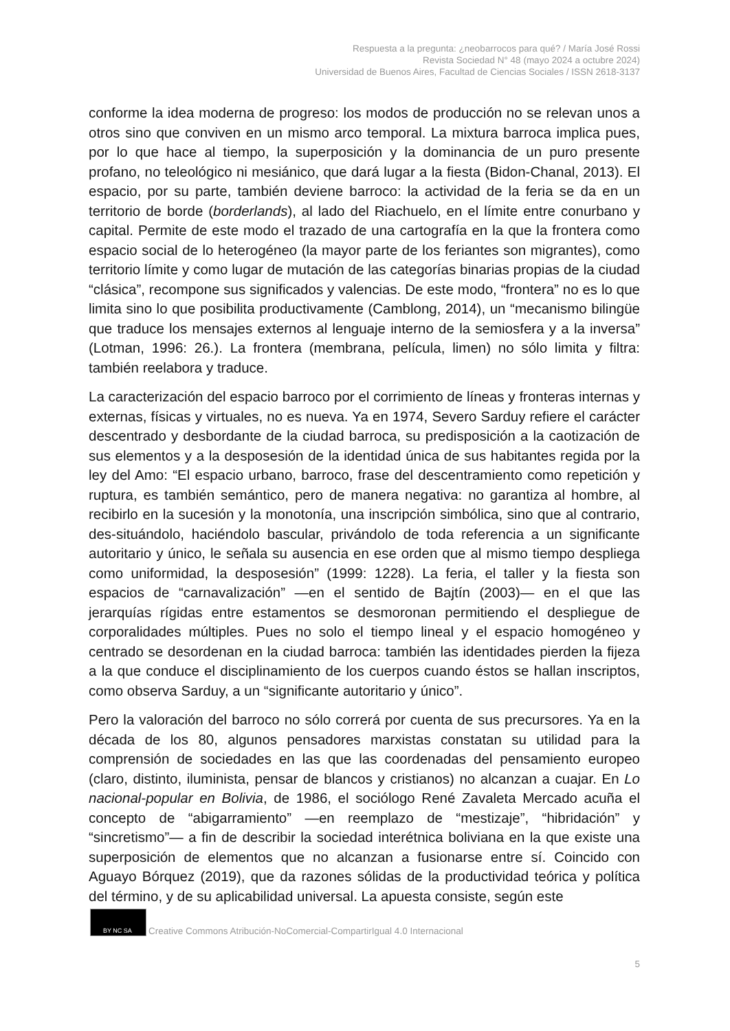Respuesta a la pregunta: ¿neobarrocos para qué? / María José Rossi
Revista Sociedad N° 48 (mayo 2024 a octubre 2024)
Universidad de Buenos Aires, Facultad de Ciencias Sociales / ISSN 2618-3137
conforme la idea moderna de progreso: los modos de producción no se relevan unos a otros sino que conviven en un mismo arco temporal. La mixtura barroca implica pues, por lo que hace al tiempo, la superposición y la dominancia de un puro presente profano, no teleológico ni mesiánico, que dará lugar a la fiesta (Bidon-Chanal, 2013). El espacio, por su parte, también deviene barroco: la actividad de la feria se da en un territorio de borde (borderlands), al lado del Riachuelo, en el límite entre conurbano y capital. Permite de este modo el trazado de una cartografía en la que la frontera como espacio social de lo heterogéneo (la mayor parte de los feriantes son migrantes), como territorio límite y como lugar de mutación de las categorías binarias propias de la ciudad “clásica”, recompone sus significados y valencias. De este modo, “frontera” no es lo que limita sino lo que posibilita productivamente (Camblong, 2014), un “mecanismo bilingüe que traduce los mensajes externos al lenguaje interno de la semiosfera y a la inversa” (Lotman, 1996: 26.). La frontera (membrana, película, limen) no sólo limita y filtra: también reelabora y traduce.
La caracterización del espacio barroco por el corrimiento de líneas y fronteras internas y externas, físicas y virtuales, no es nueva. Ya en 1974, Severo Sarduy refiere el carácter descentrado y desbordante de la ciudad barroca, su predisposición a la caotización de sus elementos y a la desposesión de la identidad única de sus habitantes regida por la ley del Amo: “El espacio urbano, barroco, frase del descentramiento como repetición y ruptura, es también semántico, pero de manera negativa: no garantiza al hombre, al recibirlo en la sucesión y la monotonía, una inscripción simbólica, sino que al contrario, des-situándolo, haciéndolo bascular, privándolo de toda referencia a un significante autoritario y único, le señala su ausencia en ese orden que al mismo tiempo despliega como uniformidad, la desposesión” (1999: 1228). La feria, el taller y la fiesta son espacios de “carnavalización” —en el sentido de Bajtín (2003)— en el que las jerarquías rígidas entre estamentos se desmoronan permitiendo el despliegue de corporalidades múltiples. Pues no solo el tiempo lineal y el espacio homogéneo y centrado se desordenan en la ciudad barroca: también las identidades pierden la fijeza a la que conduce el disciplinamiento de los cuerpos cuando éstos se hallan inscriptos, como observa Sarduy, a un “significante autoritario y único”.
Pero la valoración del barroco no sólo correrá por cuenta de sus precursores. Ya en la década de los 80, algunos pensadores marxistas constatan su utilidad para la comprensión de sociedades en las que las coordenadas del pensamiento europeo (claro, distinto, iluminista, pensar de blancos y cristianos) no alcanzan a cuajar. En Lo nacional-popular en Bolivia, de 1986, el sociólogo René Zavaleta Mercado acuña el concepto de “abigarramiento” —en reemplazo de “mestizaje”, “hibridación” y “sincretismo”— a fin de describir la sociedad interétnica boliviana en la que existe una superposición de elementos que no alcanzan a fusionarse entre sí. Coincido con Aguayo Bórquez (2019), que da razones sólidas de la productividad teórica y política del término, y de su aplicabilidad universal. La apuesta consiste, según este
BY NC SA Creative Commons Atribución-NoComercial-CompartirIgual 4.0 Internacional
5